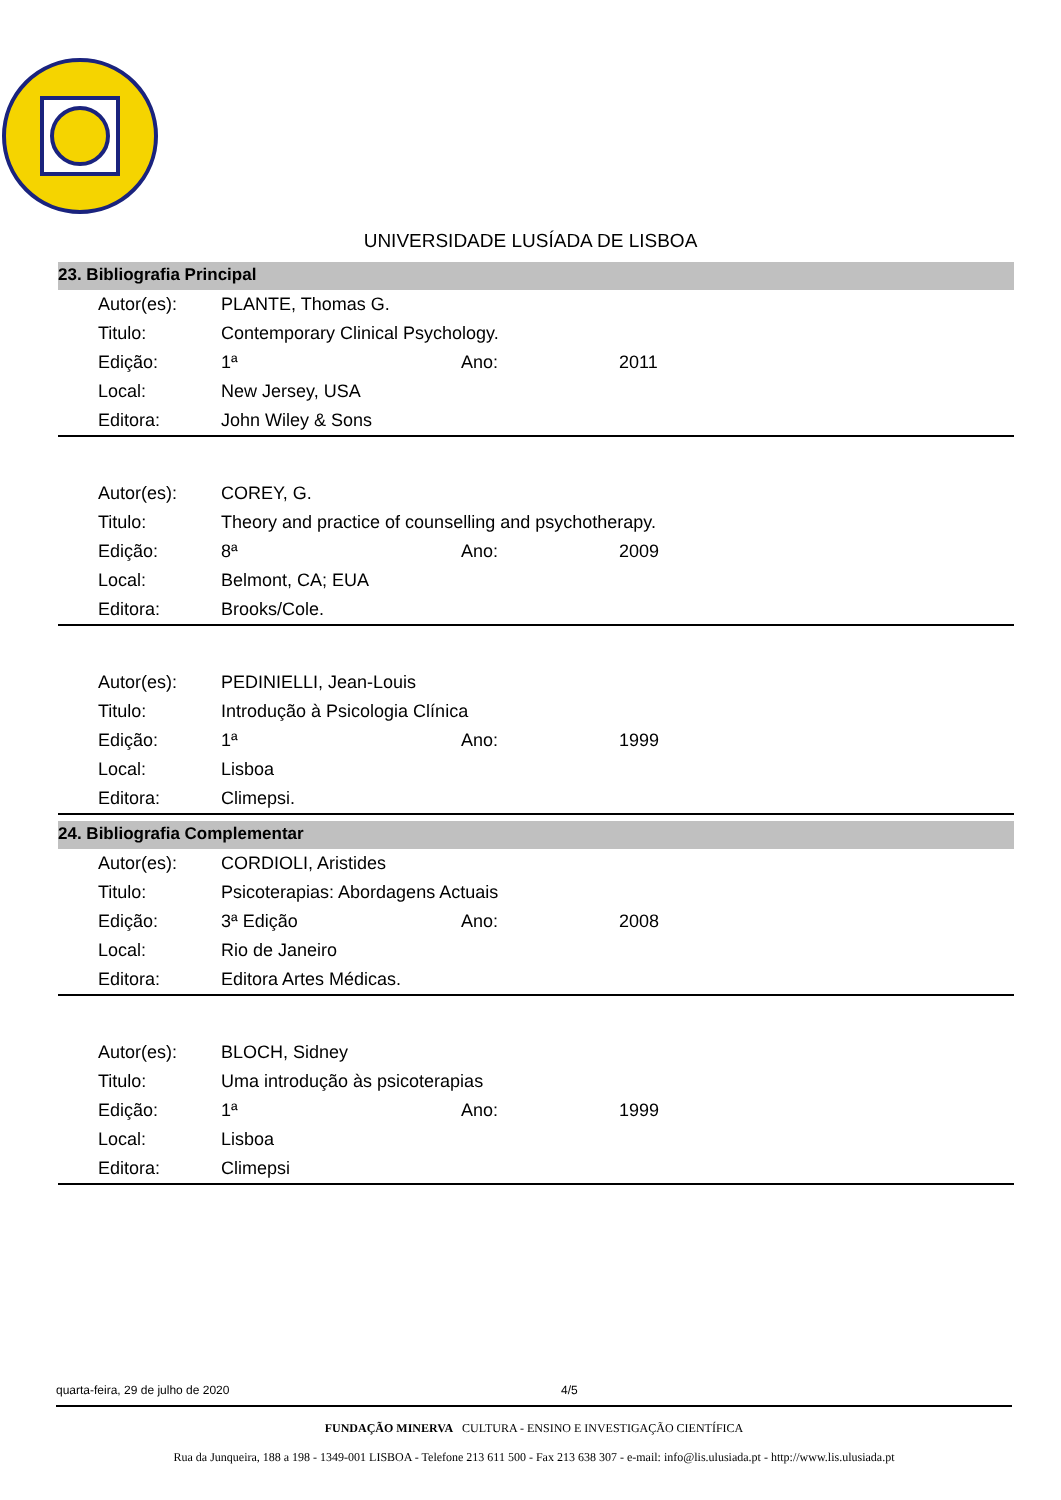UNIVERSIDADE LUSÍADA DE LISBOA
23. Bibliografia Principal
| Autor(es): | PLANTE, Thomas G. | | |
| Titulo: | Contemporary Clinical Psychology. | | |
| Edição: | 1ª | Ano: | 2011 |
| Local: | New Jersey, USA | | |
| Editora: | John Wiley & Sons | | |
| Autor(es): | COREY, G. | | |
| Titulo: | Theory and practice of counselling and psychotherapy. | | |
| Edição: | 8ª | Ano: | 2009 |
| Local: | Belmont, CA; EUA | | |
| Editora: | Brooks/Cole. | | |
| Autor(es): | PEDINIELLI, Jean-Louis | | |
| Titulo: | Introdução à Psicologia Clínica | | |
| Edição: | 1ª | Ano: | 1999 |
| Local: | Lisboa | | |
| Editora: | Climepsi. | | |
24. Bibliografia Complementar
| Autor(es): | CORDIOLI, Aristides | | |
| Titulo: | Psicoterapias: Abordagens Actuais | | |
| Edição: | 3ª Edição | Ano: | 2008 |
| Local: | Rio de Janeiro | | |
| Editora: | Editora Artes Médicas. | | |
| Autor(es): | BLOCH, Sidney | | |
| Titulo: | Uma introdução às psicoterapias | | |
| Edição: | 1ª | Ano: | 1999 |
| Local: | Lisboa | | |
| Editora: | Climepsi | | |
quarta-feira, 29 de julho de 2020 4/5
FUNDAÇÃO MINERVA CULTURA - ENSINO E INVESTIGAÇÃO CIENTÍFICA
Rua da Junqueira, 188 a 198 - 1349-001 LISBOA - Telefone 213 611 500 - Fax 213 638 307 - e-mail: info@lis.ulusiada.pt - http://www.lis.ulusiada.pt